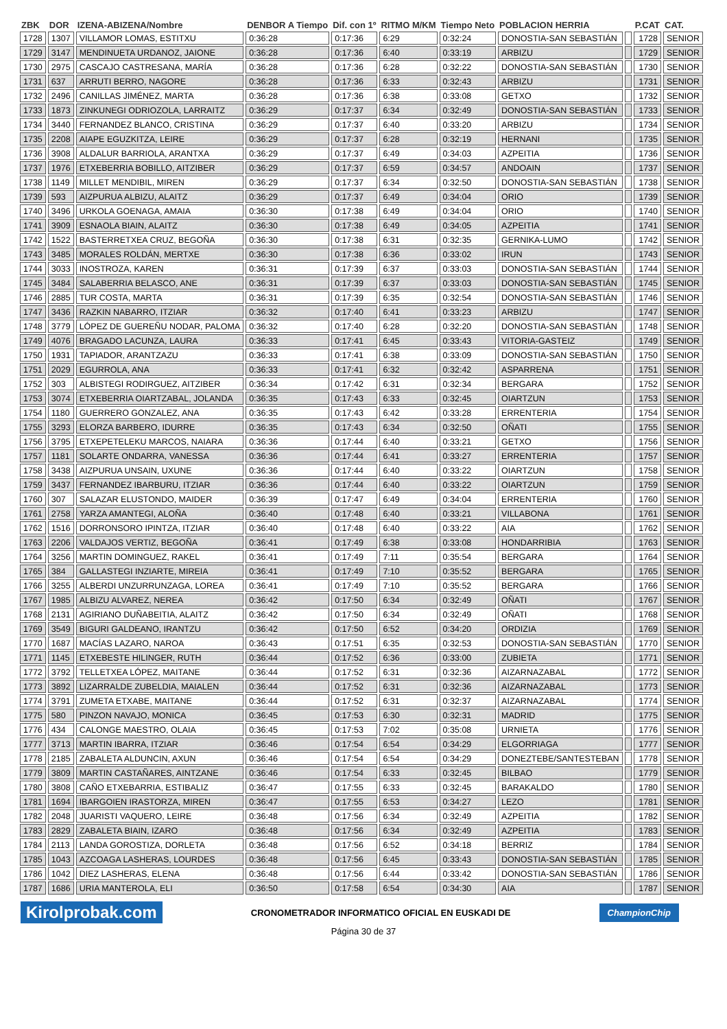| ZBK | DOR | IZENA-ABIZENA/Nombre | DENBOR A Tiempo | Dif. con 1º | RITMO M/KM | Tiempo Neto | POBLACION HERRIA | | P.CAT | CAT. |
| --- | --- | --- | --- | --- | --- | --- | --- | --- | --- | --- |
| 1728 | 1307 | VILLAMOR LOMAS, ESTITXU | 0:36:28 | 0:17:36 | 6:29 | 0:32:24 | DONOSTIA-SAN SEBASTIÁN | | 1728 | SENIOR |
| 1729 | 3147 | MENDINUETA URDANOZ, JAIONE | 0:36:28 | 0:17:36 | 6:40 | 0:33:19 | ARBIZU | | 1729 | SENIOR |
| 1730 | 2975 | CASCAJO CASTRESANA, MARÍA | 0:36:28 | 0:17:36 | 6:28 | 0:32:22 | DONOSTIA-SAN SEBASTIÁN | | 1730 | SENIOR |
| 1731 | 637 | ARRUTI BERRO, NAGORE | 0:36:28 | 0:17:36 | 6:33 | 0:32:43 | ARBIZU | | 1731 | SENIOR |
| 1732 | 2496 | CANILLAS JIMÉNEZ, MARTA | 0:36:28 | 0:17:36 | 6:38 | 0:33:08 | GETXO | | 1732 | SENIOR |
| 1733 | 1873 | ZINKUNEGI ODRIOZOLA, LARRAITZ | 0:36:29 | 0:17:37 | 6:34 | 0:32:49 | DONOSTIA-SAN SEBASTIÁN | | 1733 | SENIOR |
| 1734 | 3440 | FERNANDEZ BLANCO, CRISTINA | 0:36:29 | 0:17:37 | 6:40 | 0:33:20 | ARBIZU | | 1734 | SENIOR |
| 1735 | 2208 | AIAPE EGUZKITZA, LEIRE | 0:36:29 | 0:17:37 | 6:28 | 0:32:19 | HERNANI | | 1735 | SENIOR |
| 1736 | 3908 | ALDALUR BARRIOLA, ARANTXA | 0:36:29 | 0:17:37 | 6:49 | 0:34:03 | AZPEITIA | | 1736 | SENIOR |
| 1737 | 1976 | ETXEBERRIA BOBILLO, AITZIBER | 0:36:29 | 0:17:37 | 6:59 | 0:34:57 | ANDOAIN | | 1737 | SENIOR |
| 1738 | 1149 | MILLET MENDIBIL, MIREN | 0:36:29 | 0:17:37 | 6:34 | 0:32:50 | DONOSTIA-SAN SEBASTIÁN | | 1738 | SENIOR |
| 1739 | 593 | AIZPURUA ALBIZU, ALAITZ | 0:36:29 | 0:17:37 | 6:49 | 0:34:04 | ORIO | | 1739 | SENIOR |
| 1740 | 3496 | URKOLA GOENAGA, AMAIA | 0:36:30 | 0:17:38 | 6:49 | 0:34:04 | ORIO | | 1740 | SENIOR |
| 1741 | 3909 | ESNAOLA BIAIN, ALAITZ | 0:36:30 | 0:17:38 | 6:49 | 0:34:05 | AZPEITIA | | 1741 | SENIOR |
| 1742 | 1522 | BASTERRETXEA CRUZ, BEGOÑA | 0:36:30 | 0:17:38 | 6:31 | 0:32:35 | GERNIKA-LUMO | | 1742 | SENIOR |
| 1743 | 3485 | MORALES ROLDÁN, MERTXE | 0:36:30 | 0:17:38 | 6:36 | 0:33:02 | IRUN | | 1743 | SENIOR |
| 1744 | 3033 | INOSTROZA, KAREN | 0:36:31 | 0:17:39 | 6:37 | 0:33:03 | DONOSTIA-SAN SEBASTIÁN | | 1744 | SENIOR |
| 1745 | 3484 | SALABERRIA BELASCO, ANE | 0:36:31 | 0:17:39 | 6:37 | 0:33:03 | DONOSTIA-SAN SEBASTIÁN | | 1745 | SENIOR |
| 1746 | 2885 | TUR COSTA, MARTA | 0:36:31 | 0:17:39 | 6:35 | 0:32:54 | DONOSTIA-SAN SEBASTIÁN | | 1746 | SENIOR |
| 1747 | 3436 | RAZKIN NABARRO, ITZIAR | 0:36:32 | 0:17:40 | 6:41 | 0:33:23 | ARBIZU | | 1747 | SENIOR |
| 1748 | 3779 | LÓPEZ DE GUEREÑU NODAR, PALOMA | 0:36:32 | 0:17:40 | 6:28 | 0:32:20 | DONOSTIA-SAN SEBASTIÁN | | 1748 | SENIOR |
| 1749 | 4076 | BRAGADO LACUNZA, LAURA | 0:36:33 | 0:17:41 | 6:45 | 0:33:43 | VITORIA-GASTEIZ | | 1749 | SENIOR |
| 1750 | 1931 | TAPIADOR, ARANTZAZU | 0:36:33 | 0:17:41 | 6:38 | 0:33:09 | DONOSTIA-SAN SEBASTIÁN | | 1750 | SENIOR |
| 1751 | 2029 | EGURROLA, ANA | 0:36:33 | 0:17:41 | 6:32 | 0:32:42 | ASPARRENA | | 1751 | SENIOR |
| 1752 | 303 | ALBISTEGI RODIRGUEZ, AITZIBER | 0:36:34 | 0:17:42 | 6:31 | 0:32:34 | BERGARA | | 1752 | SENIOR |
| 1753 | 3074 | ETXEBERRIA OIARTZABAL, JOLANDA | 0:36:35 | 0:17:43 | 6:33 | 0:32:45 | OIARTZUN | | 1753 | SENIOR |
| 1754 | 1180 | GUERRERO GONZALEZ, ANA | 0:36:35 | 0:17:43 | 6:42 | 0:33:28 | ERRENTERIA | | 1754 | SENIOR |
| 1755 | 3293 | ELORZA BARBERO, IDURRE | 0:36:35 | 0:17:43 | 6:34 | 0:32:50 | OÑATI | | 1755 | SENIOR |
| 1756 | 3795 | ETXEPETELEKU MARCOS, NAIARA | 0:36:36 | 0:17:44 | 6:40 | 0:33:21 | GETXO | | 1756 | SENIOR |
| 1757 | 1181 | SOLARTE ONDARRA, VANESSA | 0:36:36 | 0:17:44 | 6:41 | 0:33:27 | ERRENTERIA | | 1757 | SENIOR |
| 1758 | 3438 | AIZPURUA UNSAIN, UXUNE | 0:36:36 | 0:17:44 | 6:40 | 0:33:22 | OIARTZUN | | 1758 | SENIOR |
| 1759 | 3437 | FERNANDEZ IBARBURU, ITZIAR | 0:36:36 | 0:17:44 | 6:40 | 0:33:22 | OIARTZUN | | 1759 | SENIOR |
| 1760 | 307 | SALAZAR ELUSTONDO, MAIDER | 0:36:39 | 0:17:47 | 6:49 | 0:34:04 | ERRENTERIA | | 1760 | SENIOR |
| 1761 | 2758 | YARZA AMANTEGI, ALOÑA | 0:36:40 | 0:17:48 | 6:40 | 0:33:21 | VILLABONA | | 1761 | SENIOR |
| 1762 | 1516 | DORRONSORO IPINTZA, ITZIAR | 0:36:40 | 0:17:48 | 6:40 | 0:33:22 | AIA | | 1762 | SENIOR |
| 1763 | 2206 | VALDAJOS VERTIZ, BEGOÑA | 0:36:41 | 0:17:49 | 6:38 | 0:33:08 | HONDARRIBIA | | 1763 | SENIOR |
| 1764 | 3256 | MARTIN DOMINGUEZ, RAKEL | 0:36:41 | 0:17:49 | 7:11 | 0:35:54 | BERGARA | | 1764 | SENIOR |
| 1765 | 384 | GALLASTEGI INZIARTE, MIREIA | 0:36:41 | 0:17:49 | 7:10 | 0:35:52 | BERGARA | | 1765 | SENIOR |
| 1766 | 3255 | ALBERDI UNZURRUNZAGA, LOREA | 0:36:41 | 0:17:49 | 7:10 | 0:35:52 | BERGARA | | 1766 | SENIOR |
| 1767 | 1985 | ALBIZU ALVAREZ, NEREA | 0:36:42 | 0:17:50 | 6:34 | 0:32:49 | OÑATI | | 1767 | SENIOR |
| 1768 | 2131 | AGIRIANO DUÑABEITIA, ALAITZ | 0:36:42 | 0:17:50 | 6:34 | 0:32:49 | OÑATI | | 1768 | SENIOR |
| 1769 | 3549 | BIGURI GALDEANO, IRANTZU | 0:36:42 | 0:17:50 | 6:52 | 0:34:20 | ORDIZIA | | 1769 | SENIOR |
| 1770 | 1687 | MACÍAS LAZARO, NAROA | 0:36:43 | 0:17:51 | 6:35 | 0:32:53 | DONOSTIA-SAN SEBASTIÁN | | 1770 | SENIOR |
| 1771 | 1145 | ETXEBESTE HILINGER, RUTH | 0:36:44 | 0:17:52 | 6:36 | 0:33:00 | ZUBIETA | | 1771 | SENIOR |
| 1772 | 3792 | TELLETXEA LÓPEZ, MAITANE | 0:36:44 | 0:17:52 | 6:31 | 0:32:36 | AIZARNAZABAL | | 1772 | SENIOR |
| 1773 | 3892 | LIZARRALDE ZUBELDIA, MAIALEN | 0:36:44 | 0:17:52 | 6:31 | 0:32:36 | AIZARNAZABAL | | 1773 | SENIOR |
| 1774 | 3791 | ZUMETA ETXABE, MAITANE | 0:36:44 | 0:17:52 | 6:31 | 0:32:37 | AIZARNAZABAL | | 1774 | SENIOR |
| 1775 | 580 | PINZON NAVAJO, MONICA | 0:36:45 | 0:17:53 | 6:30 | 0:32:31 | MADRID | | 1775 | SENIOR |
| 1776 | 434 | CALONGE MAESTRO, OLAIA | 0:36:45 | 0:17:53 | 7:02 | 0:35:08 | URNIETA | | 1776 | SENIOR |
| 1777 | 3713 | MARTIN IBARRA, ITZIAR | 0:36:46 | 0:17:54 | 6:54 | 0:34:29 | ELGORRIAGA | | 1777 | SENIOR |
| 1778 | 2185 | ZABALETA ALDUNCIN, AXUN | 0:36:46 | 0:17:54 | 6:54 | 0:34:29 | DONEZTEBE/SANTESTEBAN | | 1778 | SENIOR |
| 1779 | 3809 | MARTIN CASTAÑARES, AINTZANE | 0:36:46 | 0:17:54 | 6:33 | 0:32:45 | BILBAO | | 1779 | SENIOR |
| 1780 | 3808 | CAÑO ETXEBARRIA, ESTIBALIZ | 0:36:47 | 0:17:55 | 6:33 | 0:32:45 | BARAKALDO | | 1780 | SENIOR |
| 1781 | 1694 | IBARGOIEN IRASTORZA, MIREN | 0:36:47 | 0:17:55 | 6:53 | 0:34:27 | LEZO | | 1781 | SENIOR |
| 1782 | 2048 | JUARISTI VAQUERO, LEIRE | 0:36:48 | 0:17:56 | 6:34 | 0:32:49 | AZPEITIA | | 1782 | SENIOR |
| 1783 | 2829 | ZABALETA BIAIN, IZARO | 0:36:48 | 0:17:56 | 6:34 | 0:32:49 | AZPEITIA | | 1783 | SENIOR |
| 1784 | 2113 | LANDA GOROSTIZA, DORLETA | 0:36:48 | 0:17:56 | 6:52 | 0:34:18 | BERRIZ | | 1784 | SENIOR |
| 1785 | 1043 | AZCOAGA LASHERAS, LOURDES | 0:36:48 | 0:17:56 | 6:45 | 0:33:43 | DONOSTIA-SAN SEBASTIÁN | | 1785 | SENIOR |
| 1786 | 1042 | DIEZ LASHERAS, ELENA | 0:36:48 | 0:17:56 | 6:44 | 0:33:42 | DONOSTIA-SAN SEBASTIÁN | | 1786 | SENIOR |
| 1787 | 1686 | URIA MANTEROLA, ELI | 0:36:50 | 0:17:58 | 6:54 | 0:34:30 | AIA | | 1787 | SENIOR |
Kirolprobak.com CRONOMETRADOR INFORMATICO OFICIAL EN EUSKADI DE ChampionChip
Página 30 de 37